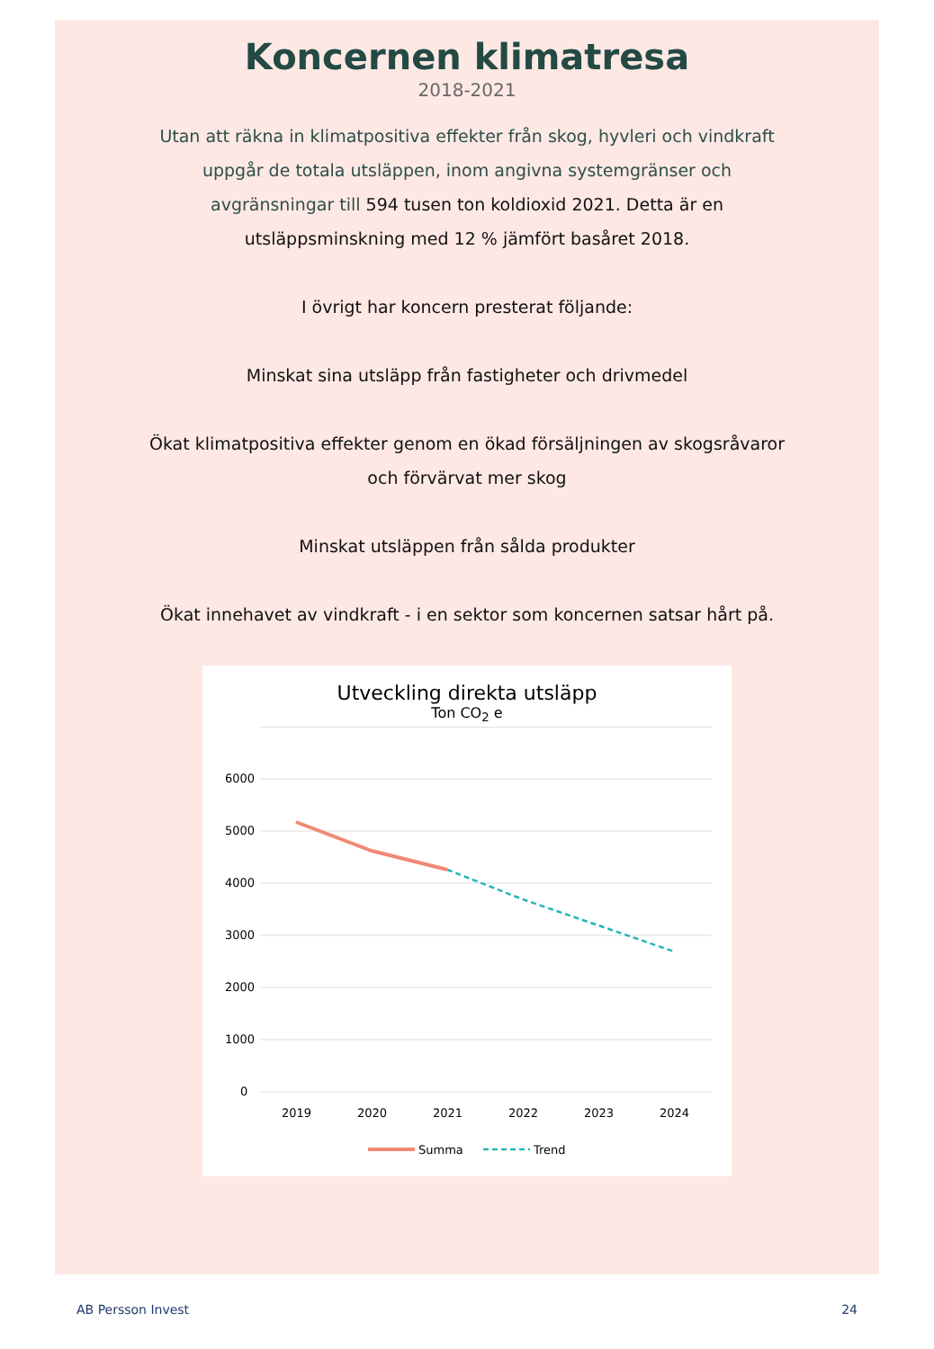Koncernen klimatresa
2018-2021
Utan att räkna in klimatpositiva effekter från skog, hyvleri och vindkraft uppgår de totala utsläppen, inom angivna systemgränser och avgränsningar till 594 tusen ton koldioxid 2021. Detta är en utsläppsminskning med 12 % jämfört basåret 2018.
I övrigt har koncern presterat följande:
Minskat sina utsläpp från fastigheter och drivmedel
Ökat klimatpositiva effekter genom en ökad försäljningen av skogsråvaror och förvärvat mer skog
Minskat utsläppen från sålda produkter
Ökat innehavet av vindkraft - i en sektor som koncernen satsar hårt på.
Utveckling direkta utsläpp
Ton CO<sub>2</sub> e
6000
5000
4000
3000
2000
1000
0
2019
2020
2021
2022
2023
2024
Summa
Trend
AB Persson Invest 24